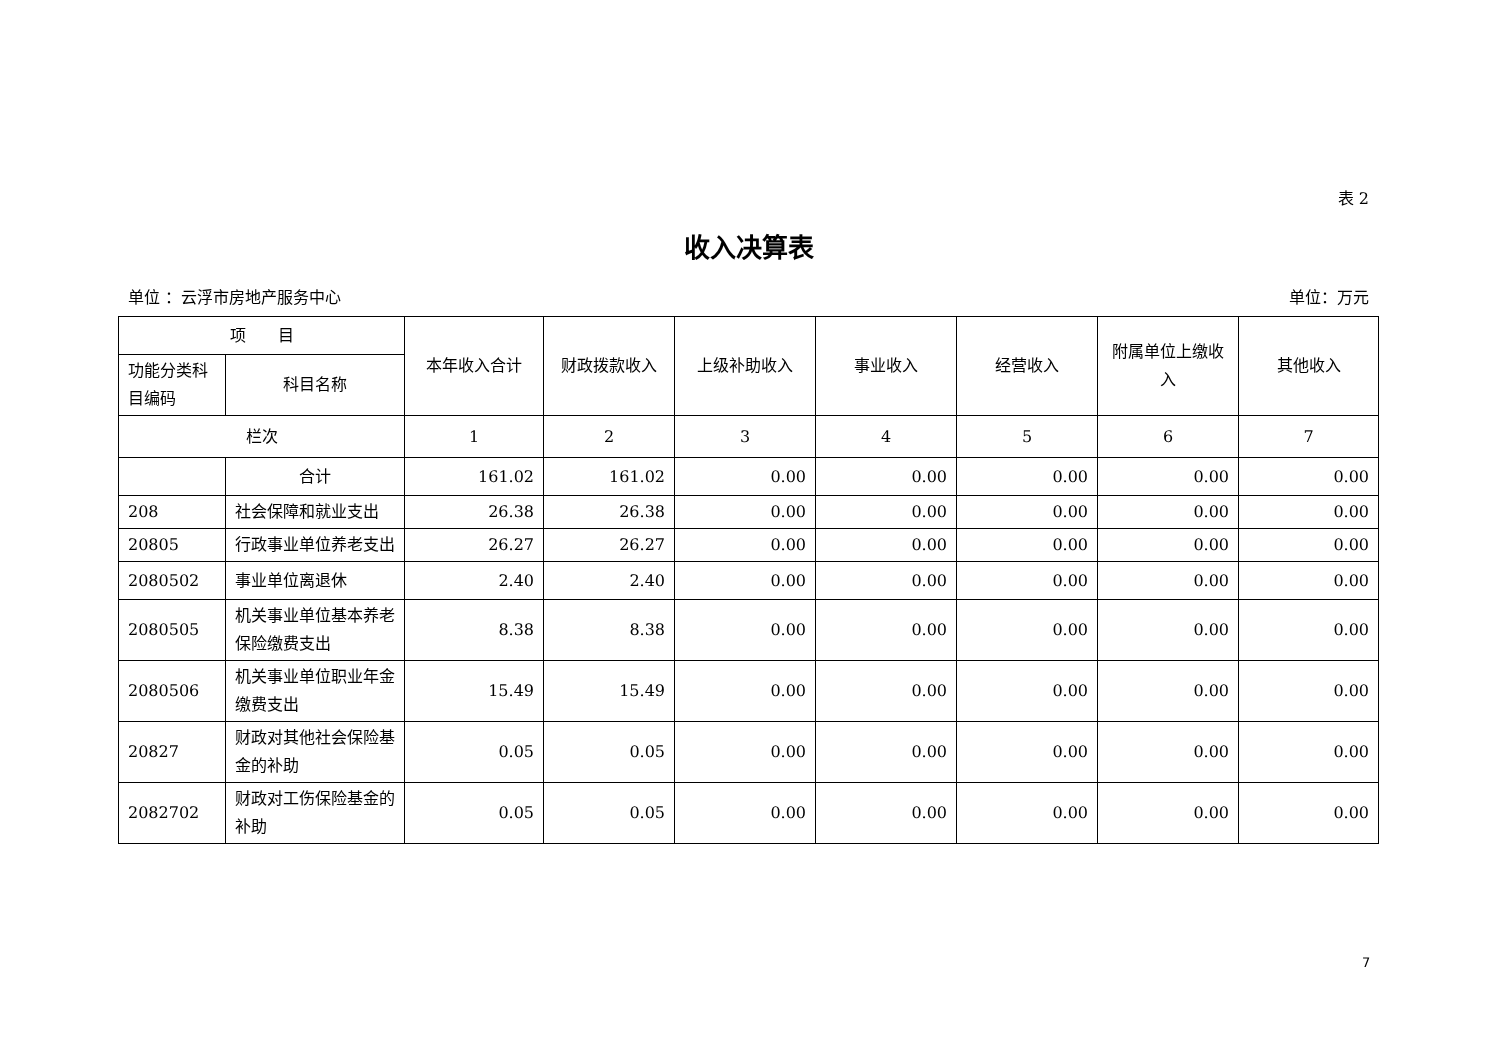表 2
收入决算表
单位 ：云浮市房地产服务中心 单位：万元
| 项 目 | | 本年收入合计 | 财政拨款收入 | 上级补助收入 | 事业收入 | 经营收入 | 附属单位上缴收入 | 其他收入 |
| --- | --- | --- | --- | --- | --- | --- | --- | --- |
| 功能分类科目编码 | 科目名称 | | | | | | | |
| 栏次 | | 1 | 2 | 3 | 4 | 5 | 6 | 7 |
| | 合计 | 161.02 | 161.02 | 0.00 | 0.00 | 0.00 | 0.00 | 0.00 |
| 208 | 社会保障和就业支出 | 26.38 | 26.38 | 0.00 | 0.00 | 0.00 | 0.00 | 0.00 |
| 20805 | 行政事业单位养老支出 | 26.27 | 26.27 | 0.00 | 0.00 | 0.00 | 0.00 | 0.00 |
| 2080502 | 事业单位离退休 | 2.40 | 2.40 | 0.00 | 0.00 | 0.00 | 0.00 | 0.00 |
| 2080505 | 机关事业单位基本养老保险缴费支出 | 8.38 | 8.38 | 0.00 | 0.00 | 0.00 | 0.00 | 0.00 |
| 2080506 | 机关事业单位职业年金缴费支出 | 15.49 | 15.49 | 0.00 | 0.00 | 0.00 | 0.00 | 0.00 |
| 20827 | 财政对其他社会保险基金的补助 | 0.05 | 0.05 | 0.00 | 0.00 | 0.00 | 0.00 | 0.00 |
| 2082702 | 财政对工伤保险基金的补助 | 0.05 | 0.05 | 0.00 | 0.00 | 0.00 | 0.00 | 0.00 |
7